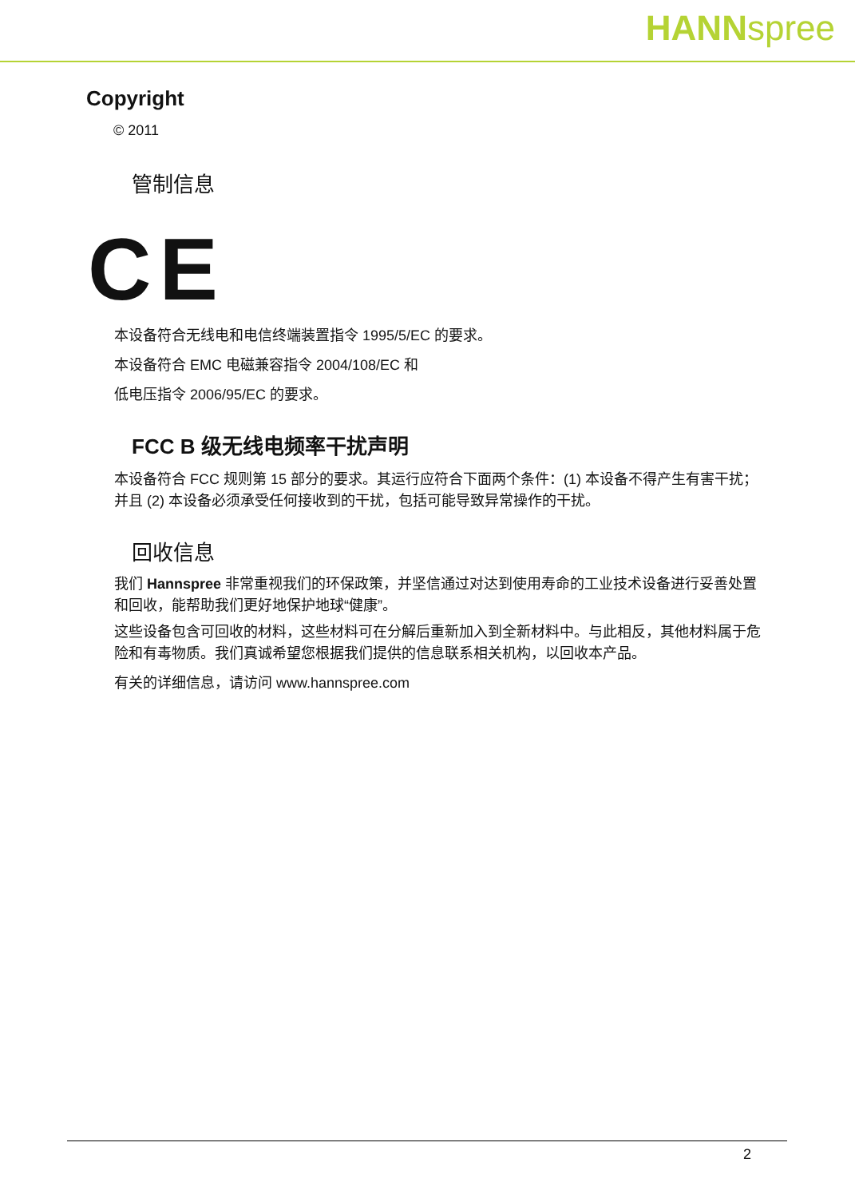HANNspree
Copyright
© 2011
管制信息
CE
本设备符合无线电和电信终端装置指令 1995/5/EC 的要求。
本设备符合 EMC 电磁兼容指令 2004/108/EC 和
低电压指令 2006/95/EC 的要求。
FCC B 级无线电频率干扰声明
本设备符合 FCC 规则第 15 部分的要求。其运行应符合下面两个条件：(1) 本设备不得产生有害干扰；并且 (2) 本设备必须承受任何接收到的干扰，包括可能导致异常操作的干扰。
回收信息
我们 Hannspree 非常重视我们的环保政策，并坚信通过对达到使用寿命的工业技术设备进行妥善处置和回收，能帮助我们更好地保护地球“健康”。
这些设备包含可回收的材料，这些材料可在分解后重新加入到全新材料中。与此相反，其他材料属于危险和有毒物质。我们真诚希望您根据我们提供的信息联系相关机构，以回收本产品。
有关的详细信息，请访问 www.hannspree.com
2